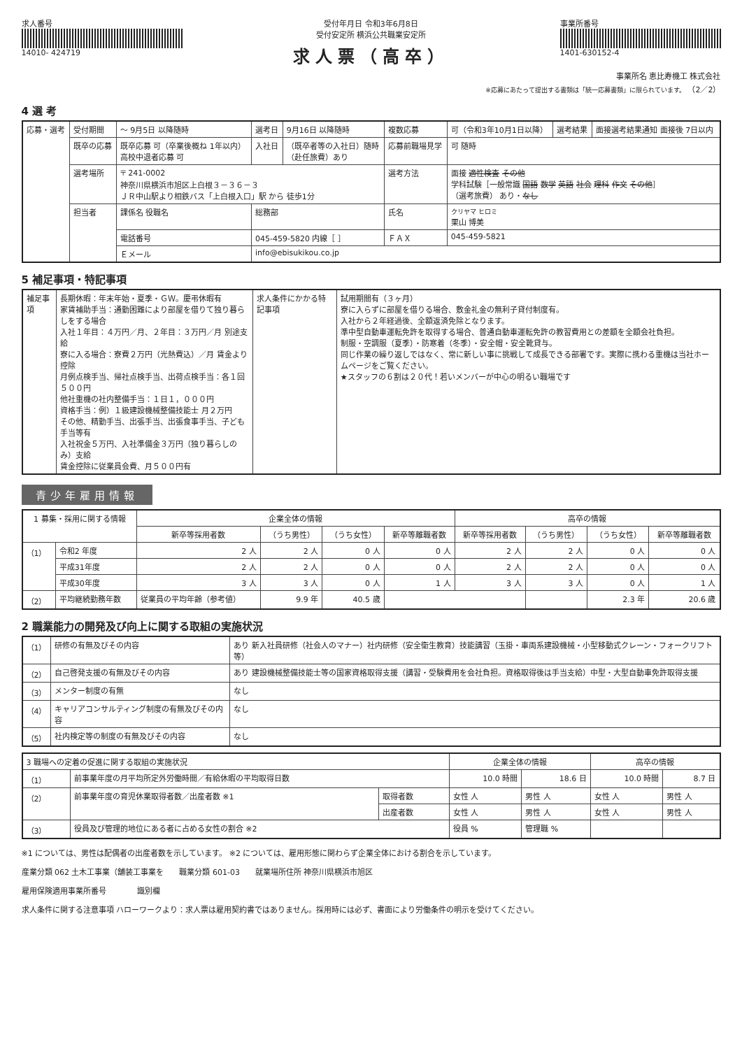求人番号
14010- 424719
受付年月日 令和3年6月8日
受付安定所 横浜公共職業安定所
求人票（高卒）
事業所番号
1401-630152-4
事業所名 恵比寿機工 株式会社
※応募にあたって提出する書類は「統一応募書類」に限られています。 （2／2）
4 選 考
| 応募・選考 | 受付期間 | 〜 9月5日 以降随時 | 選考日 | 9月16日 以降随時 | 複数応募 | 可（令和3年10月1日以降） | 選考結果 | 面接選考結果通知 面接後 7日以内 |
| | 既卒の応募 | 既卒応募 可（卒業後概ね 1年以内） 高校中退者応募 可 | 入社日 | （既卒者等の入社日）随時 （赴任旅費）あり | 応募前職場見学 | 可 随時 | | |
| | 選考場所 | 〒 241-0002 神奈川県横浜市旭区上白根３－３６－３ ＪＲ中山駅より相鉄バス「上白根入口」駅 から 徒歩1分 | | | 選考方法 | 面接 適性検査 その他 学科試験［一般常識 国語 数学 英語 社会 理科 作文 その他 ］ （選考旅費） あり・ なし | | |
| | 担当者 | 課係名 役職名 | 総務部 | | 氏名 | クリヤマ ヒロミ 栗山 博美 | | |
| | | 電話番号 | 045-459-5820 内線［ ］ | | ＦＡＸ | 045-459-5821 | | |
| | | Ｅメール | info@ebisukikou.co.jp | | | | | |
5 補足事項・特記事項
| 補足事項 | 長期休暇：年末年始・夏季・ＧＷ。慶弔休暇有 家賃補助手当：通勤困難により部屋を借りて独り暮らしをする場合 入社１年目：４万円／月、２年目：３万円／月 別途支給 寮に入る場合：寮費２万円（光熱費込）／月 賃金より控除 月例点検手当、帰社点検手当、出荷点検手当：各１回５００円 他社重機の社内整備手当：１日１，０００円 資格手当：例）１級建設機械整備技能士 月２万円 その他、精勤手当、出張手当、出張食事手当、子ども手当等有 入社祝金５万円、入社準備金３万円（独り暮らしのみ）支給 賃金控除に従業員会費、月５００円有 | 求人条件にかかる特記事項 | 試用期間有（３ヶ月） 寮に入らずに部屋を借りる場合、敷金礼金の無利子貸付制度有。 入社から２年経過後、全額返済免除となります。 準中型自動車運転免許を取得する場合、普通自動車運転免許の教習費用との差額を全額会社負担。 制服・空調服（夏季）・防寒着（冬季）・安全帽・安全靴貸与。 同じ作業の繰り返しではなく、常に新しい事に挑戦して成長できる部署です。実際に携わる重機は当社ホームページをご覧ください。 ★スタッフの６割は２０代！若いメンバーが中心の明るい職場です |
青少年雇用情報
| 1 募集・採用に関する情報 | | 企業全体の情報 | | | | 高卒の情報 | | | |
| --- | --- | --- | --- | --- | --- | --- | --- | --- | --- |
| | | 新卒等採用者数 | （うち男性） | （うち女性） | 新卒等離職者数 | 新卒等採用者数 | （うち男性） | （うち女性） | 新卒等離職者数 |
| （1） | 令和2 年度 | 2 人 | 2 人 | 0 人 | 0 人 | 2 人 | 2 人 | 0 人 | 0 人 |
| | 平成31年度 | 2 人 | 2 人 | 0 人 | 0 人 | 2 人 | 2 人 | 0 人 | 0 人 |
| | 平成30年度 | 3 人 | 3 人 | 0 人 | 1 人 | 3 人 | 3 人 | 0 人 | 1 人 |
| （2） | 平均継続勤務年数 | 従業員の平均年齢（参考値） | 9.9 年 | 40.5 歳 | | | | 2.3 年 | 20.6 歳 |
2 職業能力の開発及び向上に関する取組の実施状況
| （1） | 研修の有無及びその内容 | あり 新入社員研修（社会人のマナー）社内研修（安全衛生教育）技能講習（玉掛・車両系建設機械・小型移動式クレーン・フォークリフト等） |
| （2） | 自己啓発支援の有無及びその内容 | あり 建設機械整備技能士等の国家資格取得支援（講習・受験費用を会社負担。資格取得後は手当支給）中型・大型自動車免許取得支援 |
| （3） | メンター制度の有無 | なし |
| （4） | キャリアコンサルティング制度の有無及びその内容 | なし |
| （5） | 社内検定等の制度の有無及びその内容 | なし |
| 3 職場への定着の促進に関する取組の実施状況 | | | 企業全体の情報 | | 高卒の情報 | |
| --- | --- | --- | --- | --- | --- | --- |
| （1） | 前事業年度の月平均所定外労働時間／有給休暇の平均取得日数 | | 10.0 時間 | 18.6 日 | 10.0 時間 | 8.7 日 |
| （2） | 前事業年度の育児休業取得者数／出産者数 ※1 | 取得者数 | 女性 人 | 男性 人 | 女性 人 | 男性 人 |
| | | 出産者数 | 女性 人 | 男性 人 | 女性 人 | 男性 人 |
| （3） | 役員及び管理的地位にある者に占める女性の割合 ※2 | | 役員 % | 管理職 % | | |
※1 については、男性は配偶者の出産者数を示しています。 ※2 については、雇用形態に関わらず企業全体における割合を示しています。
産業分類 062 土木工事業（舗装工事業を　　職業分類 601-03　　就業場所住所 神奈川県横浜市旭区
雇用保険適用事業所番号　　　　識別欄
求人条件に関する注意事項 ハローワークより：求人票は雇用契約書ではありません。採用時には必ず、書面により労働条件の明示を受けてください。